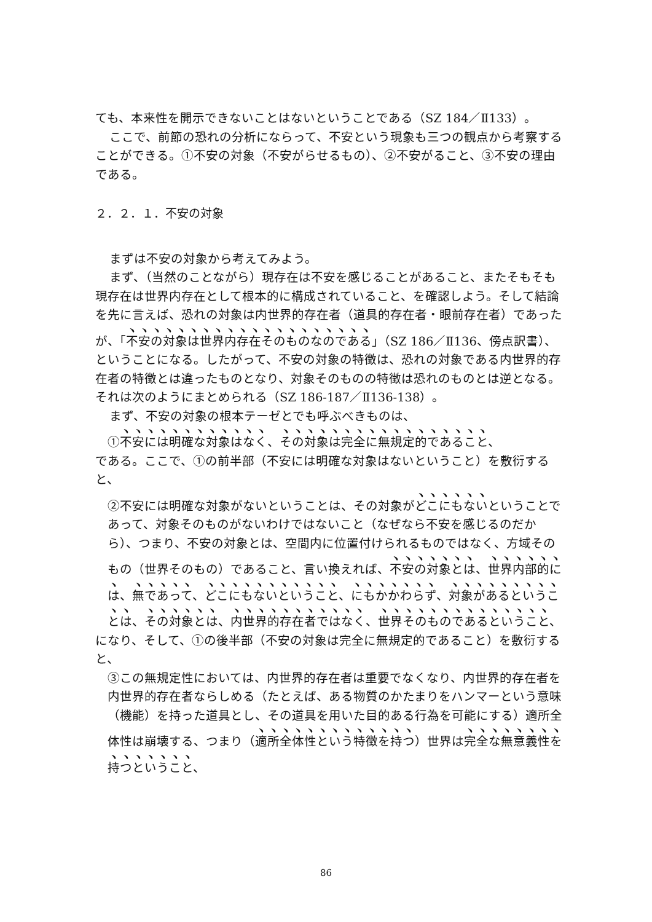ても、本来性を開示できないことはないということである（SZ 184／Ⅱ133）。
ここで、前節の恐れの分析にならって、不安という現象も三つの観点から考察することができる。①不安の対象（不安がらせるもの）、②不安がること、③不安の理由である。
２．２．１．不安の対象
まずは不安の対象から考えてみよう。
まず、（当然のことながら）現存在は不安を感じることがあること、またそもそも現存在は世界内存在として根本的に構成されていること、を確認しよう。そして結論を先に言えば、恐れの対象は内世界的存在者（道具的存在者・眼前存在者）であったが、「不安の対象は世界内存在そのものなのである」（SZ 186／Ⅱ136、傍点訳書）、ということになる。したがって、不安の対象の特徴は、恐れの対象である内世界的存在者の特徴とは違ったものとなり、対象そのものの特徴は恐れのものとは逆となる。それは次のようにまとめられる（SZ 186-187／Ⅱ136-138）。
まず、不安の対象の根本テーゼとでも呼ぶべきものは、
①不安には明確な対象はなく、その対象は完全に無規定的であること、
である。ここで、①の前半部（不安には明確な対象はないということ）を敷衍すると、
②不安には明確な対象がないということは、その対象がどこにもないということであって、対象そのものがないわけではないこと（なぜなら不安を感じるのだから）、つまり、不安の対象とは、空間内に位置付けられるものではなく、方域そのもの（世界そのもの）であること、言い換えれば、不安の対象とは、世界内部的には、無であって、どこにもないということ、にもかかわらず、対象があるということは、その対象とは、内世界的存在者ではなく、世界そのものであるということ、
になり、そして、①の後半部（不安の対象は完全に無規定的であること）を敷衍すると、
③この無規定性においては、内世界的存在者は重要でなくなり、内世界的存在者を内世界的存在者ならしめる（たとえば、ある物質のかたまりをハンマーという意味（機能）を持った道具とし、その道具を用いた目的ある行為を可能にする）適所全体性は崩壊する、つまり（適所全体性という特徴を持つ）世界は完全な無意義性を持つということ、
86